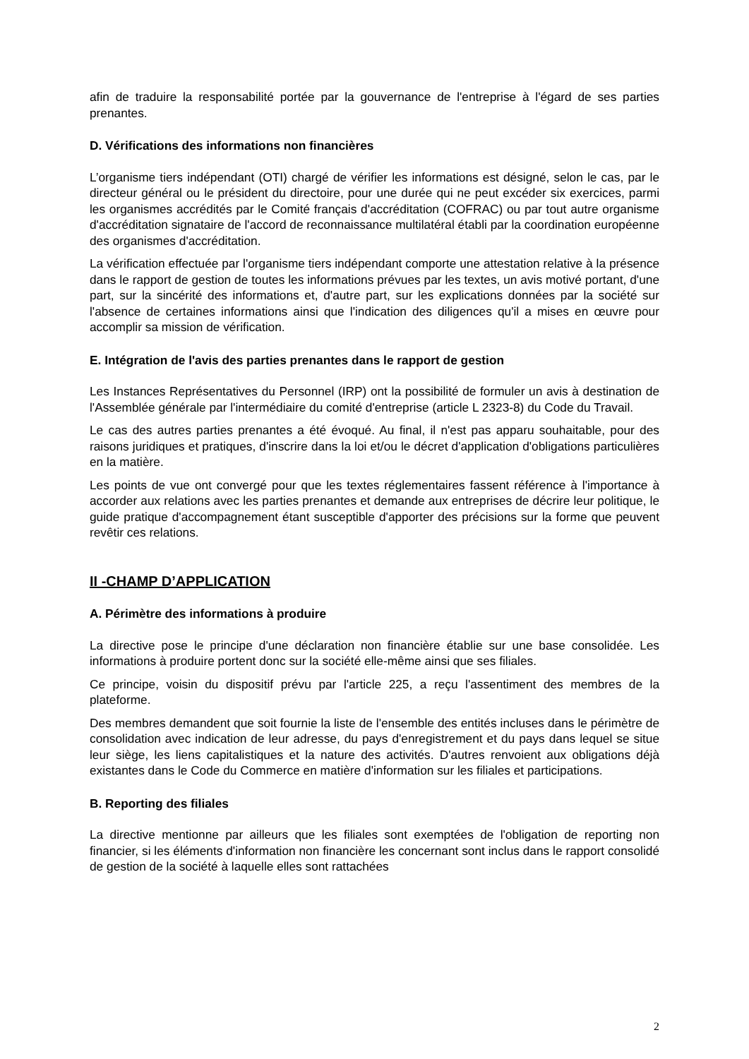afin de traduire la responsabilité portée par la gouvernance de l'entreprise à l'égard de ses parties prenantes.
D. Vérifications des informations non financières
L’organisme tiers indépendant (OTI) chargé de vérifier les informations est désigné, selon le cas, par le directeur général ou le président du directoire, pour une durée qui ne peut excéder six exercices, parmi les organismes accrédités par le Comité français d'accréditation (COFRAC) ou par tout autre organisme d'accréditation signataire de l'accord de reconnaissance multilatéral établi par la coordination européenne des organismes d'accréditation.
La vérification effectuée par l'organisme tiers indépendant comporte une attestation relative à la présence dans le rapport de gestion de toutes les informations prévues par les textes, un avis motivé portant, d'une part, sur la sincérité des informations et, d'autre part, sur les explications données par la société sur l'absence de certaines informations ainsi que l'indication des diligences qu'il a mises en œuvre pour accomplir sa mission de vérification.
E. Intégration de l'avis des parties prenantes dans le rapport de gestion
Les Instances Représentatives du Personnel (IRP) ont la possibilité de formuler un avis à destination de l'Assemblée générale par l'intermédiaire du comité d'entreprise (article L 2323-8) du Code du Travail.
Le cas des autres parties prenantes a été évoqué. Au final, il n'est pas apparu souhaitable, pour des raisons juridiques et pratiques, d'inscrire dans la loi et/ou le décret d'application d'obligations particulières en la matière.
Les points de vue ont convergé pour que les textes réglementaires fassent référence à l'importance à accorder aux relations avec les parties prenantes et demande aux entreprises de décrire leur politique, le guide pratique d'accompagnement étant susceptible d'apporter des précisions sur la forme que peuvent revêtir ces relations.
II -CHAMP D’APPLICATION
A. Périmètre des informations à produire
La directive pose le principe d'une déclaration non financière établie sur une base consolidée. Les informations à produire portent donc sur la société elle-même ainsi que ses filiales.
Ce principe, voisin du dispositif prévu par l'article 225, a reçu l'assentiment des membres de la plateforme.
Des membres demandent que soit fournie la liste de l'ensemble des entités incluses dans le périmètre de consolidation avec indication de leur adresse, du pays d'enregistrement et du pays dans lequel se situe leur siège, les liens capitalistiques et la nature des activités. D'autres renvoient aux obligations déjà existantes dans le Code du Commerce en matière d'information sur les filiales et participations.
B. Reporting des filiales
La directive mentionne par ailleurs que les filiales sont exemptées de l'obligation de reporting non financier, si les éléments d'information non financière les concernant sont inclus dans le rapport consolidé de gestion de la société à laquelle elles sont rattachées
2